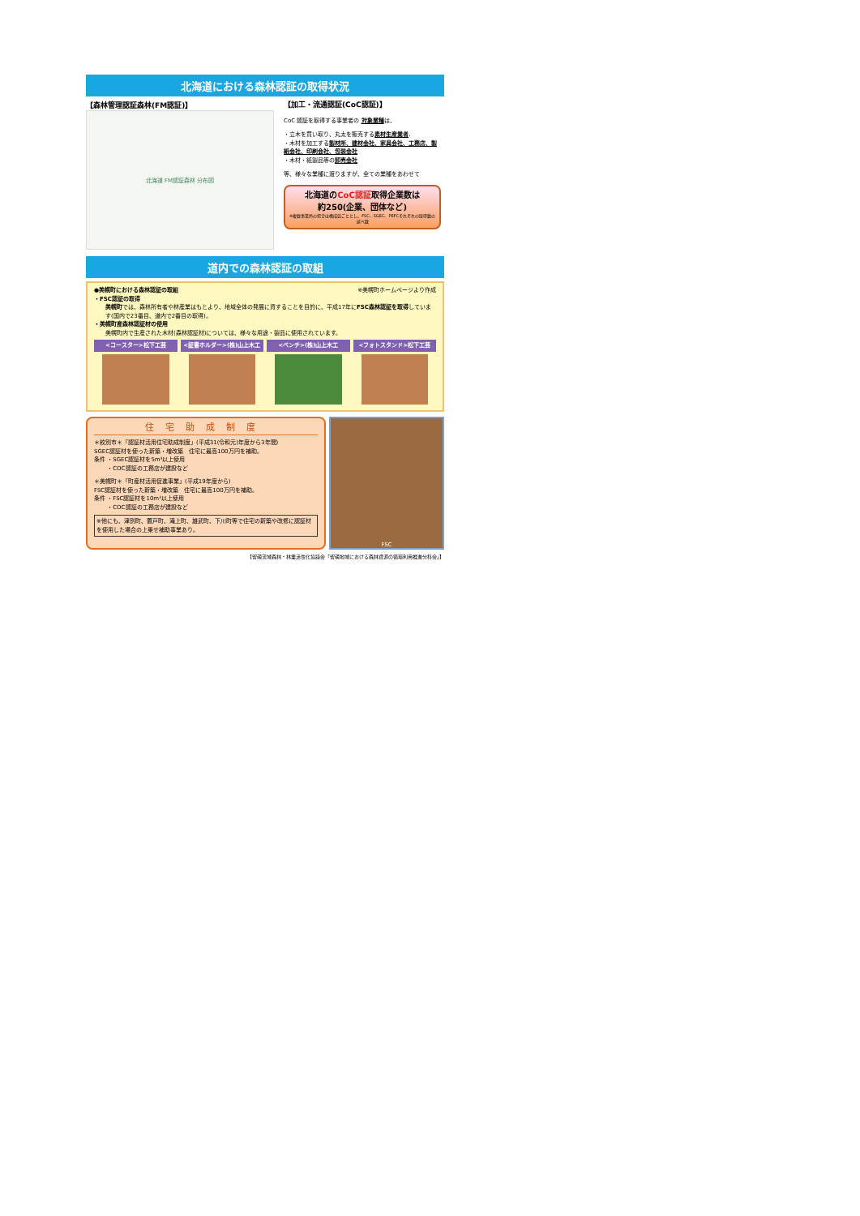北海道における森林認証の取得状況
【森林管理認証森林(FM認証)】
北海道 FM認証森林 分布図
【加工・流通認証(CoC認証)】
CoC 認証を取得する事業者の 対象業種は、
・立木を買い取り、丸太を販売する素材生産業者、
・木材を加工する製材所、建材会社、家具会社、工務店、製紙会社、印刷会社、包装会社
・木材・紙製品等の卸売会社
等、様々な業種に渡りますが、全ての業種をあわせて
北海道のCoC認証取得企業数は
約250(企業、団体など)
※複数事業所の場合は構成員ごととし、FSC、SGEC、PEFCそれぞれの取得数の延べ数
道内での森林認証の取組
●美幌町における森林認証の取組 ※美幌町ホームページより作成
・FSC認証の取得
美幌町では、森林所有者や林産業はもとより、地域全体の発展に資することを目的に、平成17年にFSC森林認証を取得しています(国内で23番目、道内で2番目の取得)。
・美幌町産森林認証材の使用
美幌町内で生産された木材(森林認証材)については、様々な用途・製品に使用されています。
<コースター>松下工芸 <証書ホルダー>(株)山上木工 <ベンチ>(株)山上木工 <フォトスタンド>松下工芸
住宅助成制度
＊紋別市＊「認証材活用住宅助成制度」(平成31(令和元)年度から3年間)
SGEC認証材を使った新築・増改築　住宅に最高100万円を補助。
条件 ・SGEC認証材を5m³以上使用
　　 ・COC認証の工務店が建設など
＊美幌町＊「町産材活用促進事業」(平成19年度から)
FSC認証材を使った新築・増改築　住宅に最高100万円を補助。
条件 ・FSC認証材を10m³以上使用
　　 ・COC認証の工務店が建設など
※他にも、津別町、置戸町、滝上町、雄武町、下川町等で住宅の新築や改修に認証材を使用した場合の上乗せ補助事業あり。
FSC
【留萌流域森林・林業活性化協議会「留萌地域における森林資源の循環利用推進分科会」】